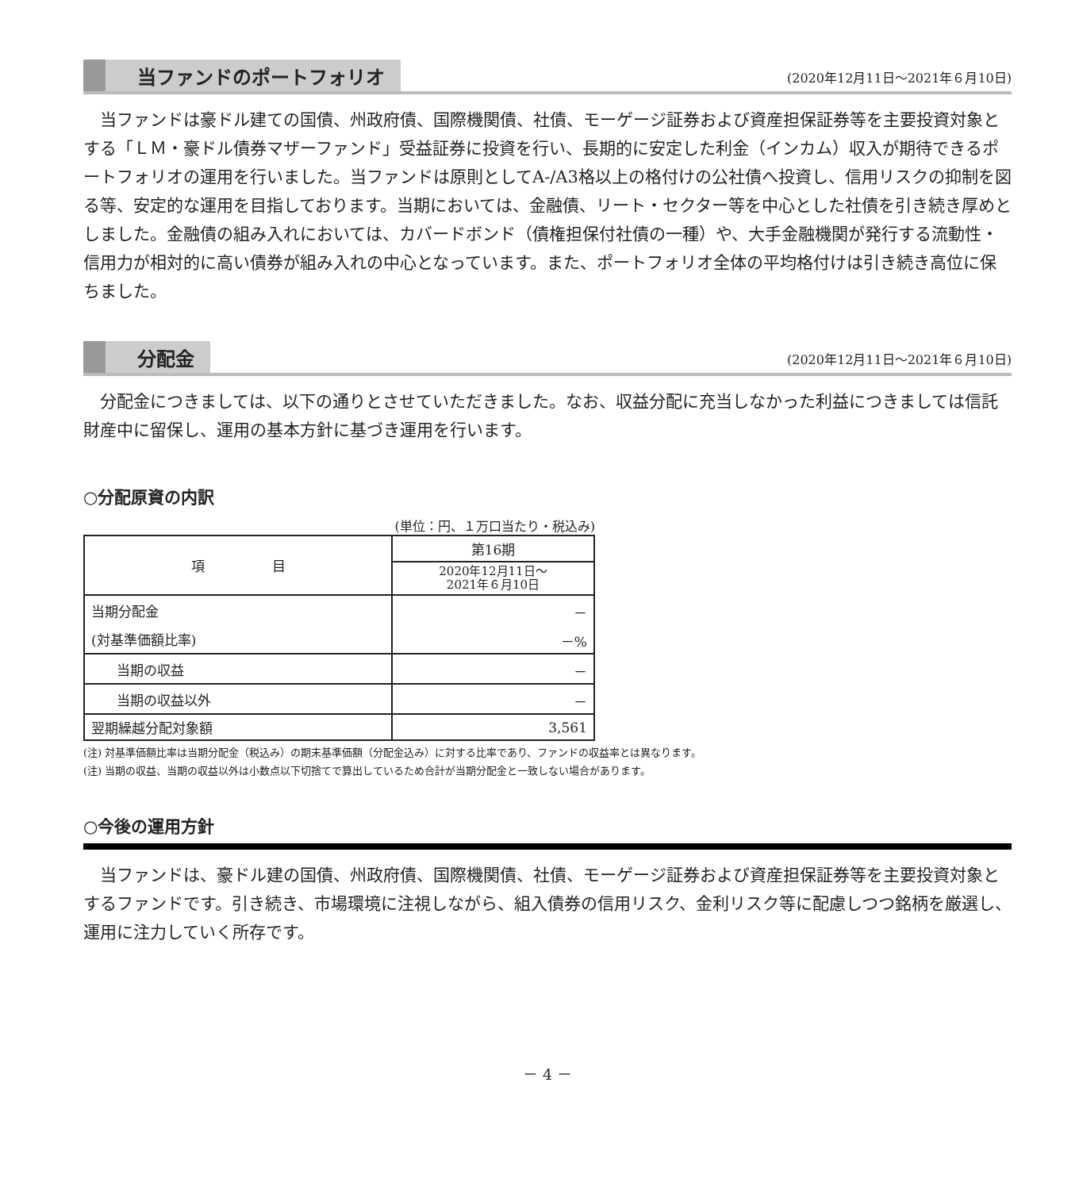当ファンドのポートフォリオ
(2020年12月11日～2021年６月10日)
当ファンドは豪ドル建ての国債、州政府債、国際機関債、社債、モーゲージ証券および資産担保証券等を主要投資対象とする「ＬＭ・豪ドル債券マザーファンド」受益証券に投資を行い、長期的に安定した利金（インカム）収入が期待できるポートフォリオの運用を行いました。当ファンドは原則としてA-/A3格以上の格付けの公社債へ投資し、信用リスクの抑制を図る等、安定的な運用を目指しております。当期においては、金融債、リート・セクター等を中心とした社債を引き続き厚めとしました。金融債の組み入れにおいては、カバードボンド（債権担保付社債の一種）や、大手金融機関が発行する流動性・信用力が相対的に高い債券が組み入れの中心となっています。また、ポートフォリオ全体の平均格付けは引き続き高位に保ちました。
分配金
(2020年12月11日～2021年６月10日)
分配金につきましては、以下の通りとさせていただきました。なお、収益分配に充当しなかった利益につきましては信託財産中に留保し、運用の基本方針に基づき運用を行います。
○分配原資の内訳
(単位：円、１万口当たり・税込み)
| 項 目 | 第16期 |
| --- | --- |
| | 2020年12月11日～ 2021年６月10日 |
| 当期分配金 | － |
| (対基準価額比率) | －% |
| 当期の収益 | － |
| 当期の収益以外 | － |
| 翌期繰越分配対象額 | 3,561 |
(注) 対基準価額比率は当期分配金（税込み）の期末基準価額（分配金込み）に対する比率であり、ファンドの収益率とは異なります。
(注) 当期の収益、当期の収益以外は小数点以下切捨てで算出しているため合計が当期分配金と一致しない場合があります。
○今後の運用方針
当ファンドは、豪ドル建の国債、州政府債、国際機関債、社債、モーゲージ証券および資産担保証券等を主要投資対象とするファンドです。引き続き、市場環境に注視しながら、組入債券の信用リスク、金利リスク等に配慮しつつ銘柄を厳選し、運用に注力していく所存です。
－ 4 －